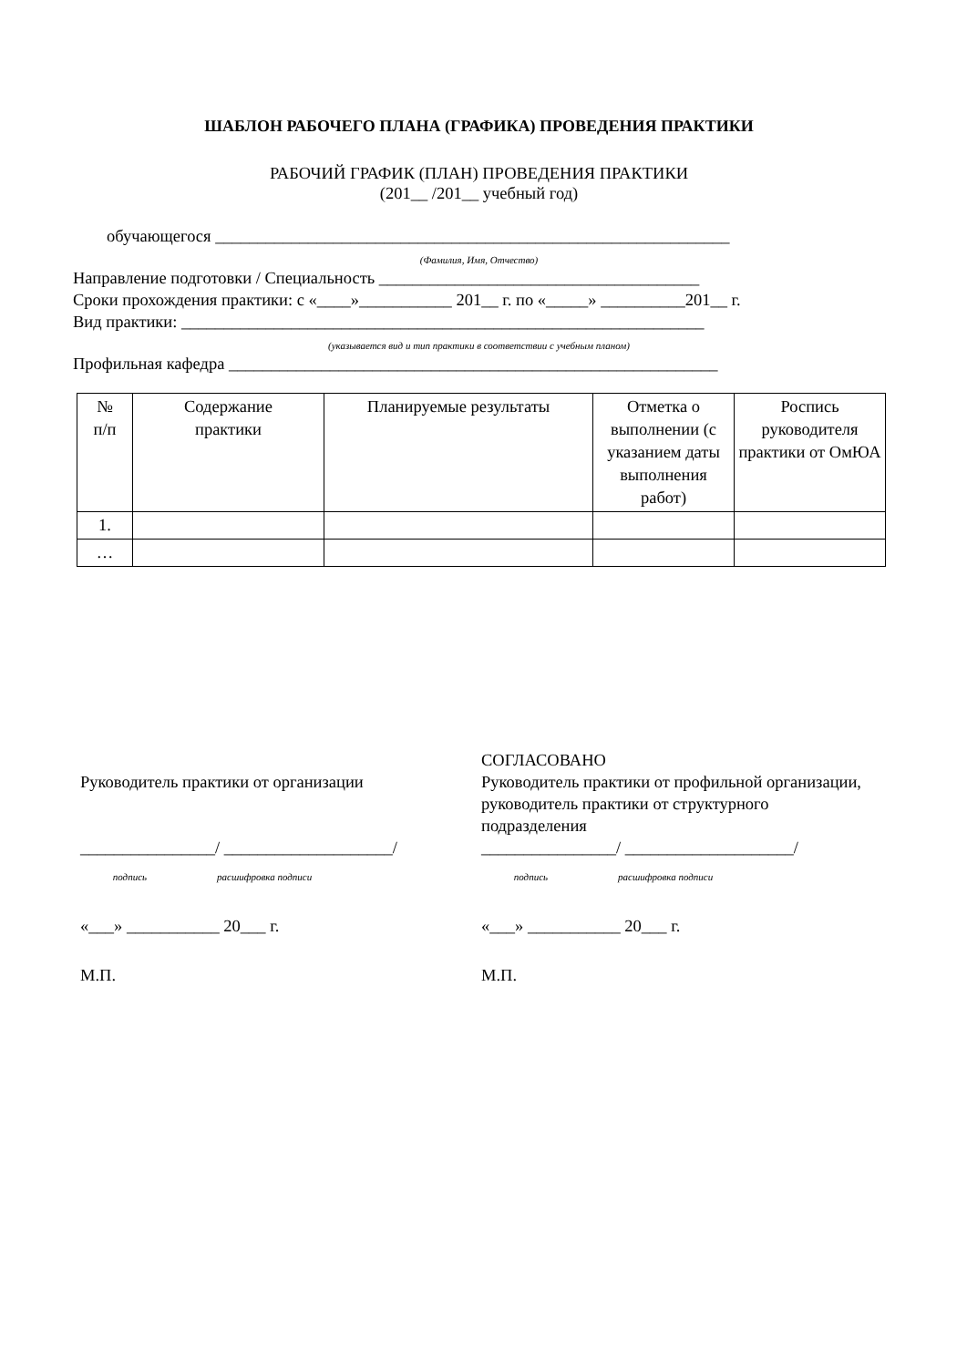ШАБЛОН РАБОЧЕГО ПЛАНА (ГРАФИКА) ПРОВЕДЕНИЯ ПРАКТИКИ
РАБОЧИЙ ГРАФИК (ПЛАН) ПРОВЕДЕНИЯ ПРАКТИКИ
(201__ /201__ учебный год)
обучающегося _____________________________________________________________
(Фамилия, Имя, Отчество)
Направление подготовки / Специальность ______________________________________
Сроки прохождения практики: с «____»___________ 201__ г. по «_____» __________201__ г.
Вид практики: ______________________________________________________________
(указывается вид и тип практики в соответствии с учебным планом)
Профильная кафедра __________________________________________________________
| № п/п | Содержание практики | Планируемые результаты | Отметка о выполнении (с указанием даты выполнения работ) | Роспись руководителя практики от ОмЮА |
| --- | --- | --- | --- | --- |
| 1. | | | | |
| … | | | | |
Руководитель практики от организации
________________/ ____________________/
подпись расшифровка подписи
«___» ___________ 20___ г.
М.П.
СОГЛАСОВАНО
Руководитель практики от профильной организации, руководитель практики от структурного подразделения
________________/ ____________________/
подпись расшифровка подписи
«___» ___________ 20___ г.
М.П.